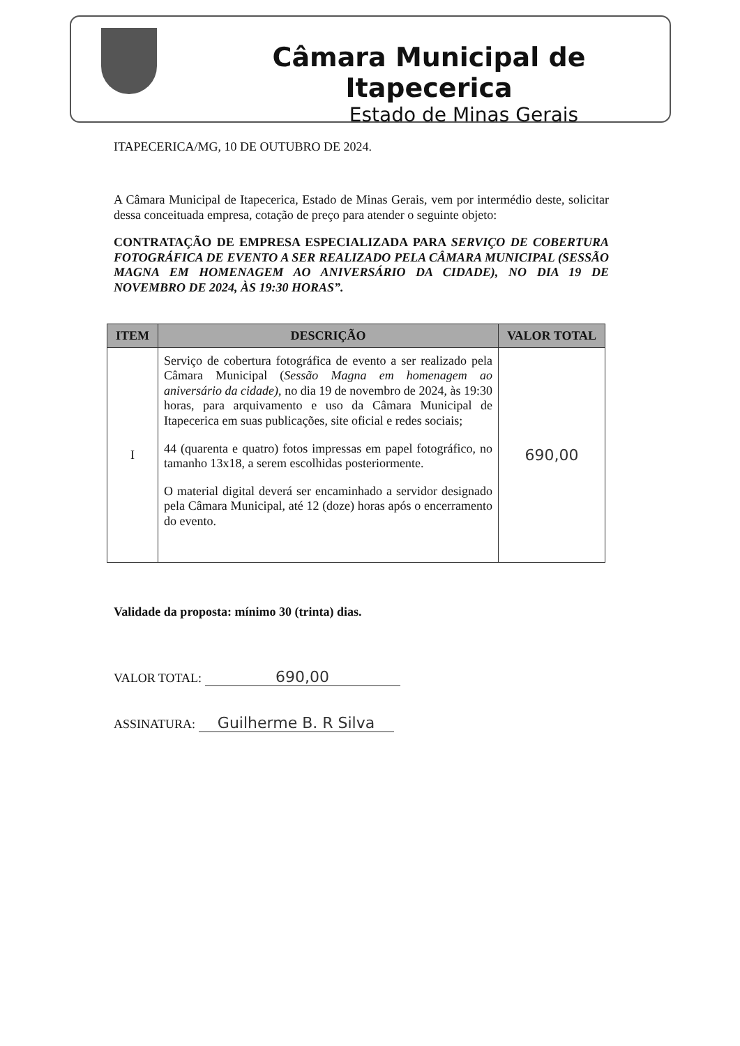Câmara Municipal de Itapecerica
Estado de Minas Gerais
ITAPECERICA/MG, 10 DE OUTUBRO DE 2024.
A Câmara Municipal de Itapecerica, Estado de Minas Gerais, vem por intermédio deste, solicitar dessa conceituada empresa, cotação de preço para atender o seguinte objeto:
CONTRATAÇÃO DE EMPRESA ESPECIALIZADA PARA SERVIÇO DE COBERTURA FOTOGRÁFICA DE EVENTO A SER REALIZADO PELA CÂMARA MUNICIPAL (SESSÃO MAGNA EM HOMENAGEM AO ANIVERSÁRIO DA CIDADE), NO DIA 19 DE NOVEMBRO DE 2024, ÀS 19:30 HORAS”.
| ITEM | DESCRIÇÃO | VALOR TOTAL |
| --- | --- | --- |
| I | Serviço de cobertura fotográfica de evento a ser realizado pela Câmara Municipal ( Sessão Magna em homenagem ao aniversário da cidade) , no dia 19 de novembro de 2024, às 19:30 horas, para arquivamento e uso da Câmara Municipal de Itapecerica em suas publicações, site oficial e redes sociais; 44 (quarenta e quatro) fotos impressas em papel fotográfico, no tamanho 13x18, a serem escolhidas posteriormente. O material digital deverá ser encaminhado a servidor designado pela Câmara Municipal, até 12 (doze) horas após o encerramento do evento. | 690,00 |
Validade da proposta: mínimo 30 (trinta) dias.
VALOR TOTAL: 690,00
ASSINATURA: Guilherme B. R Silva